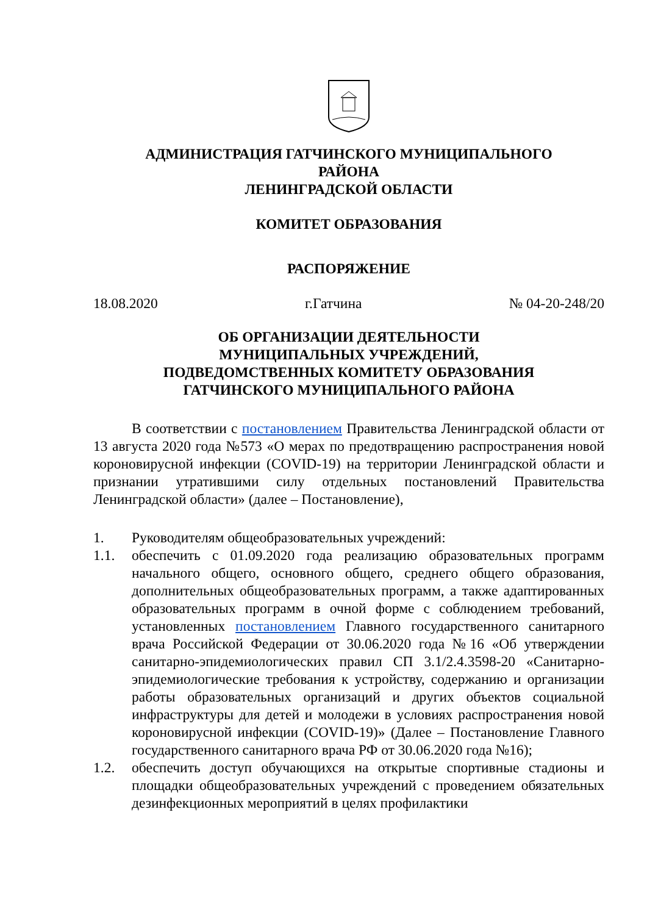АДМИНИСТРАЦИЯ ГАТЧИНСКОГО МУНИЦИПАЛЬНОГО
РАЙОНА
ЛЕНИНГРАДСКОЙ ОБЛАСТИ
КОМИТЕТ ОБРАЗОВАНИЯ
РАСПОРЯЖЕНИЕ
18.08.2020 г.Гатчина № 04-20-248/20
ОБ ОРГАНИЗАЦИИ ДЕЯТЕЛЬНОСТИ
МУНИЦИПАЛЬНЫХ УЧРЕЖДЕНИЙ,
ПОДВЕДОМСТВЕННЫХ КОМИТЕТУ ОБРАЗОВАНИЯ
ГАТЧИНСКОГО МУНИЦИПАЛЬНОГО РАЙОНА
В соответствии с постановлением Правительства Ленинградской области от 13 августа 2020 года №573 «О мерах по предотвращению распространения новой короновирусной инфекции (COVID-19) на территории Ленинградской области и признании утратившими силу отдельных постановлений Правительства Ленинградской области» (далее – Постановление),
1. Руководителям общеобразовательных учреждений:
1.1. обеспечить с 01.09.2020 года реализацию образовательных программ начального общего, основного общего, среднего общего образования, дополнительных общеобразовательных программ, а также адаптированных образовательных программ в очной форме с соблюдением требований, установленных постановлением Главного государственного санитарного врача Российской Федерации от 30.06.2020 года №16 «Об утверждении санитарно-эпидемиологических правил СП 3.1/2.4.3598-20 «Санитарно-эпидемиологические требования к устройству, содержанию и организации работы образовательных организаций и других объектов социальной инфраструктуры для детей и молодежи в условиях распространения новой короновирусной инфекции (COVID-19)» (Далее – Постановление Главного государственного санитарного врача РФ от 30.06.2020 года №16);
1.2. обеспечить доступ обучающихся на открытые спортивные стадионы и площадки общеобразовательных учреждений с проведением обязательных дезинфекционных мероприятий в целях профилактики